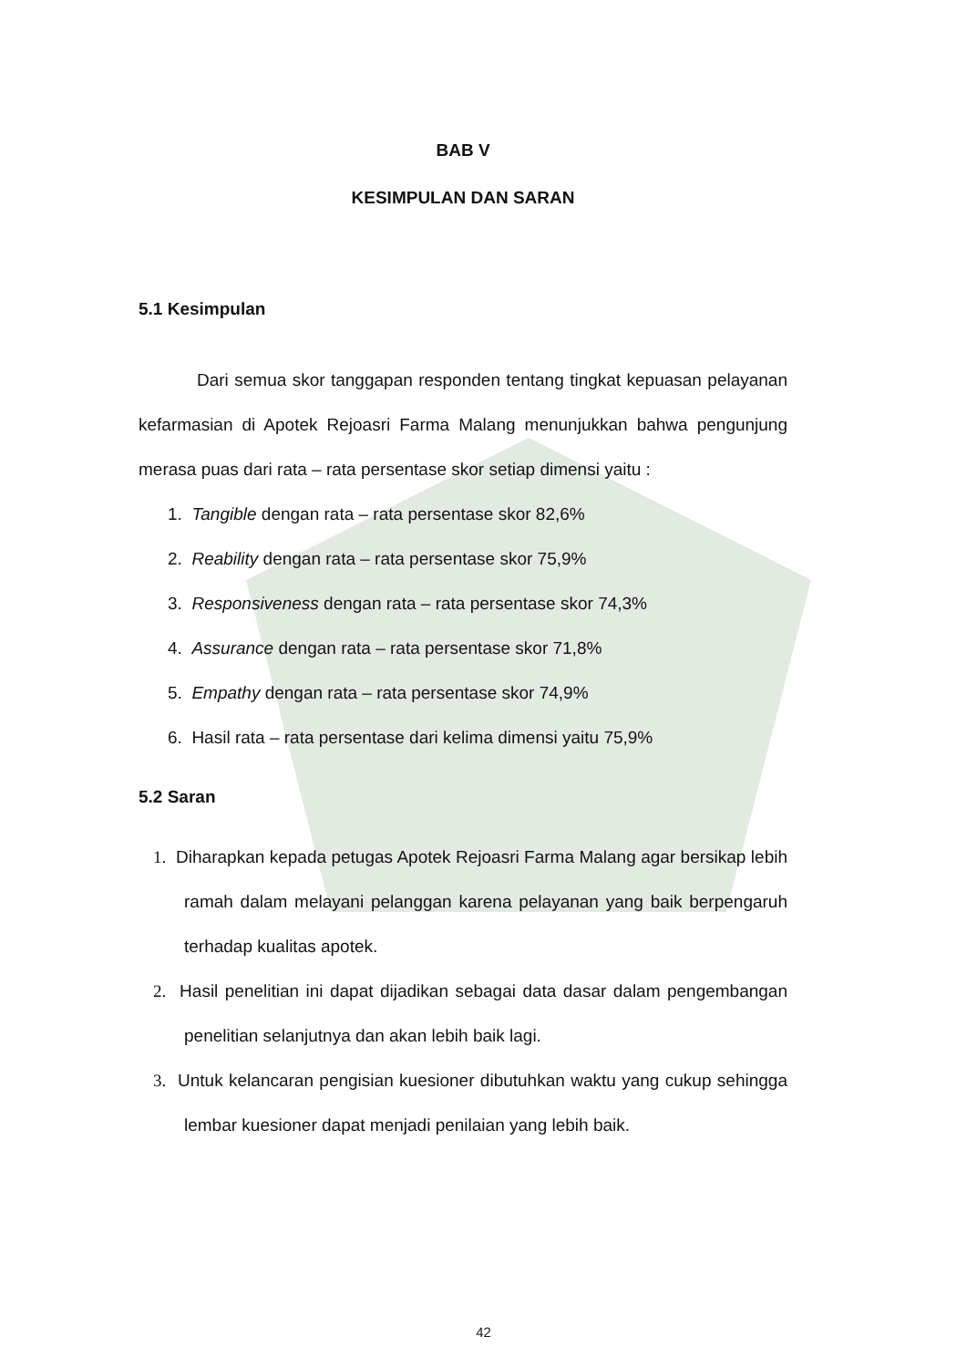BAB V
KESIMPULAN DAN SARAN
5.1 Kesimpulan
Dari semua skor tanggapan responden tentang tingkat kepuasan pelayanan kefarmasian di Apotek Rejoasri Farma Malang menunjukkan bahwa pengunjung merasa puas dari rata – rata persentase skor setiap dimensi yaitu :
1. Tangible dengan rata – rata persentase skor 82,6%
2. Reability dengan rata – rata persentase skor 75,9%
3. Responsiveness dengan rata – rata persentase skor 74,3%
4. Assurance dengan rata – rata persentase skor 71,8%
5. Empathy dengan rata – rata persentase skor 74,9%
6. Hasil rata – rata persentase dari kelima dimensi yaitu 75,9%
5.2 Saran
1. Diharapkan kepada petugas Apotek Rejoasri Farma Malang agar bersikap lebih ramah dalam melayani pelanggan karena pelayanan yang baik berpengaruh terhadap kualitas apotek.
2. Hasil penelitian ini dapat dijadikan sebagai data dasar dalam pengembangan penelitian selanjutnya dan akan lebih baik lagi.
3. Untuk kelancaran pengisian kuesioner dibutuhkan waktu yang cukup sehingga lembar kuesioner dapat menjadi penilaian yang lebih baik.
42